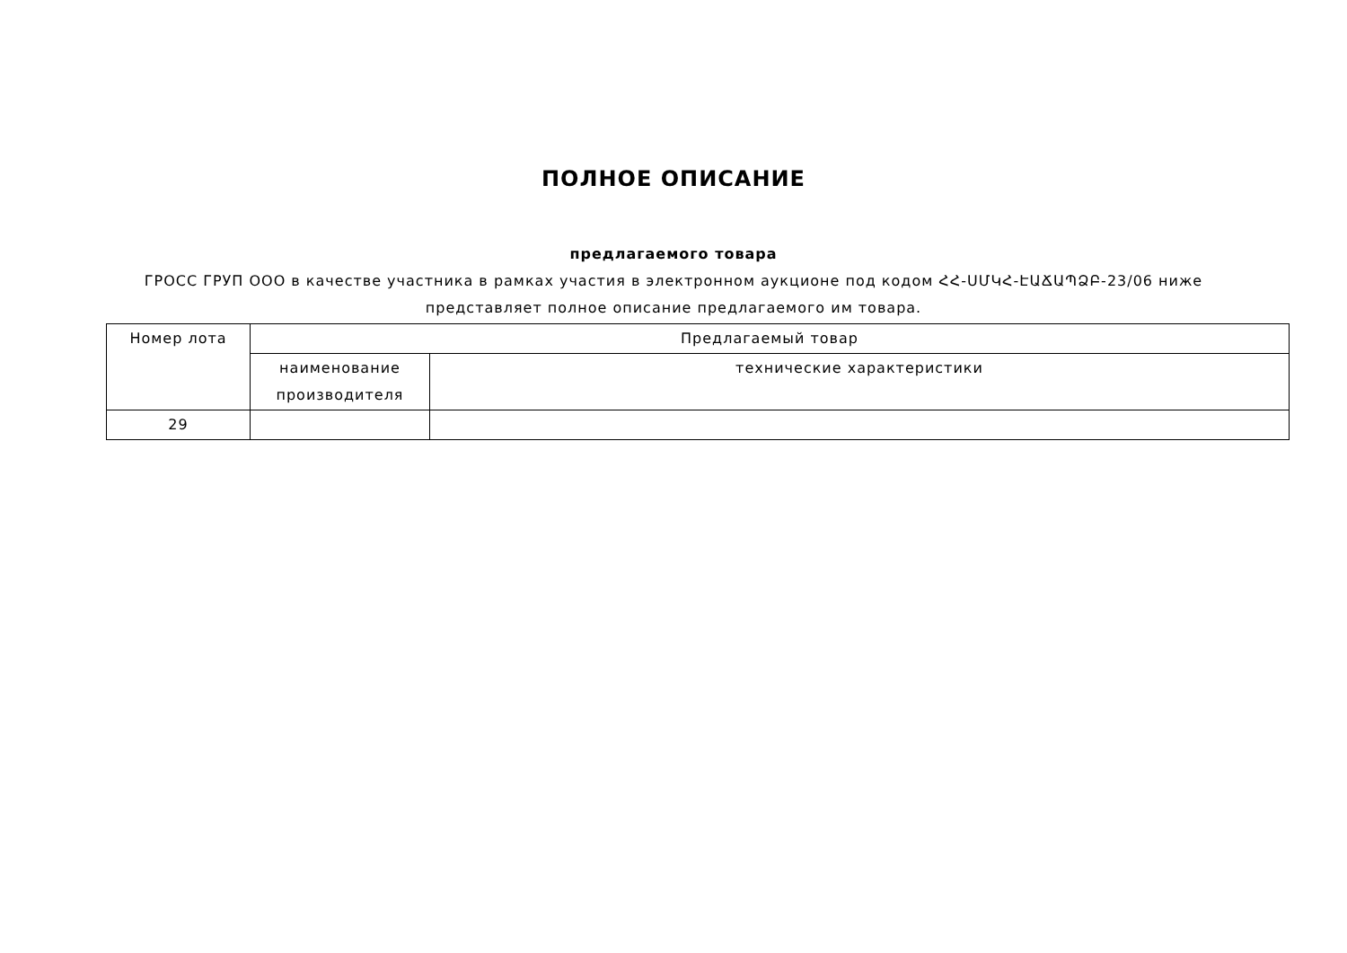ПОЛНОЕ ОПИСАНИЕ
предлагаемого товара
ГРОСС ГРУП ООО в качестве участника в рамках участия в электронном аукционе под кодом ՀՀ-ՍՄԿՀ-ԷԱՃԱՊՁԲ-23/06 ниже
представляет полное описание предлагаемого им товара.
| Номер лота | Предлагаемый товар | |
| --- | --- | --- |
| | наименование производителя | технические характеристики |
| 29 | | |